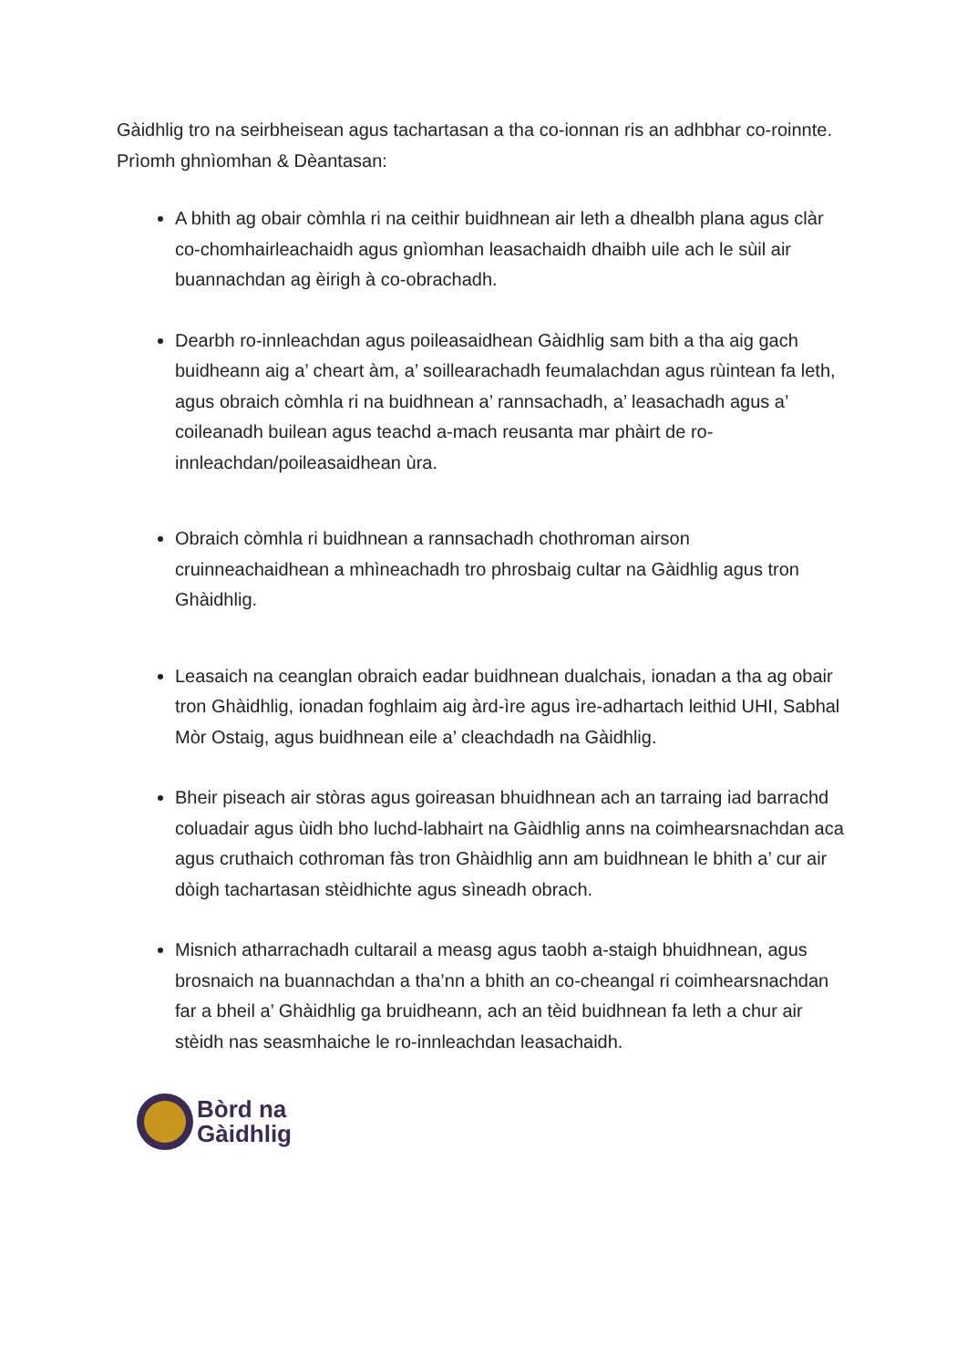Gàidhlig tro na seirbheisean agus tachartasan a tha co-ionnan ris an adhbhar co-roinnte.
Prìomh ghnìomhan & Dèantasan:
A bhith ag obair còmhla ri na ceithir buidhnean air leth a dhealbh plana agus clàr co-chomhairleachaidh agus gnìomhan leasachaidh dhaibh uile ach le sùil air buannachdan ag èirigh à co-obrachadh.
Dearbh ro-innleachdan agus poileasaidhean Gàidhlig sam bith a tha aig gach buidheann aig a’ cheart àm, a’ soillearachadh feumalachdan agus rùintean fa leth, agus obraich còmhla ri na buidhnean a’ rannsachadh, a’ leasachadh agus a’ coileanadh builean agus teachd a-mach reusanta mar phàirt de ro-innleachdan/poileasaidhean ùra.
Obraich còmhla ri buidhnean a rannsachadh chothroman airson cruinneachaidhean a mhìneachadh tro phrosbaig cultar na Gàidhlig agus tron Ghàidhlig.
Leasaich na ceanglan obraich eadar buidhnean dualchais, ionadan a tha ag obair tron Ghàidhlig, ionadan foghlaim aig àrd-ìre agus ìre-adhartach leithid UHI, Sabhal Mòr Ostaig, agus buidhnean eile a’ cleachdadh na Gàidhlig.
Bheir piseach air stòras agus goireasan bhuidhnean ach an tarraing iad barrachd coluadair agus ùidh bho luchd-labhairt na Gàidhlig anns na coimhearsnachdan aca agus cruthaich cothroman fàs tron Ghàidhlig ann am buidhnean le bhith a’ cur air dòigh tachartasan stèidhichte agus sìneadh obrach.
Misnich atharrachadh cultarail a measg agus taobh a-staigh bhuidhnean, agus brosnaich na buannachdan a tha’nn a bhith an co-cheangal ri coimhearsnachdan far a bheil a’ Ghàidhlig ga bruidheann, ach an tèid buidhnean fa leth a chur air stèidh nas seasmhaiche le ro-innleachdan leasachaidh.
Bòrd na
Gàidhlig